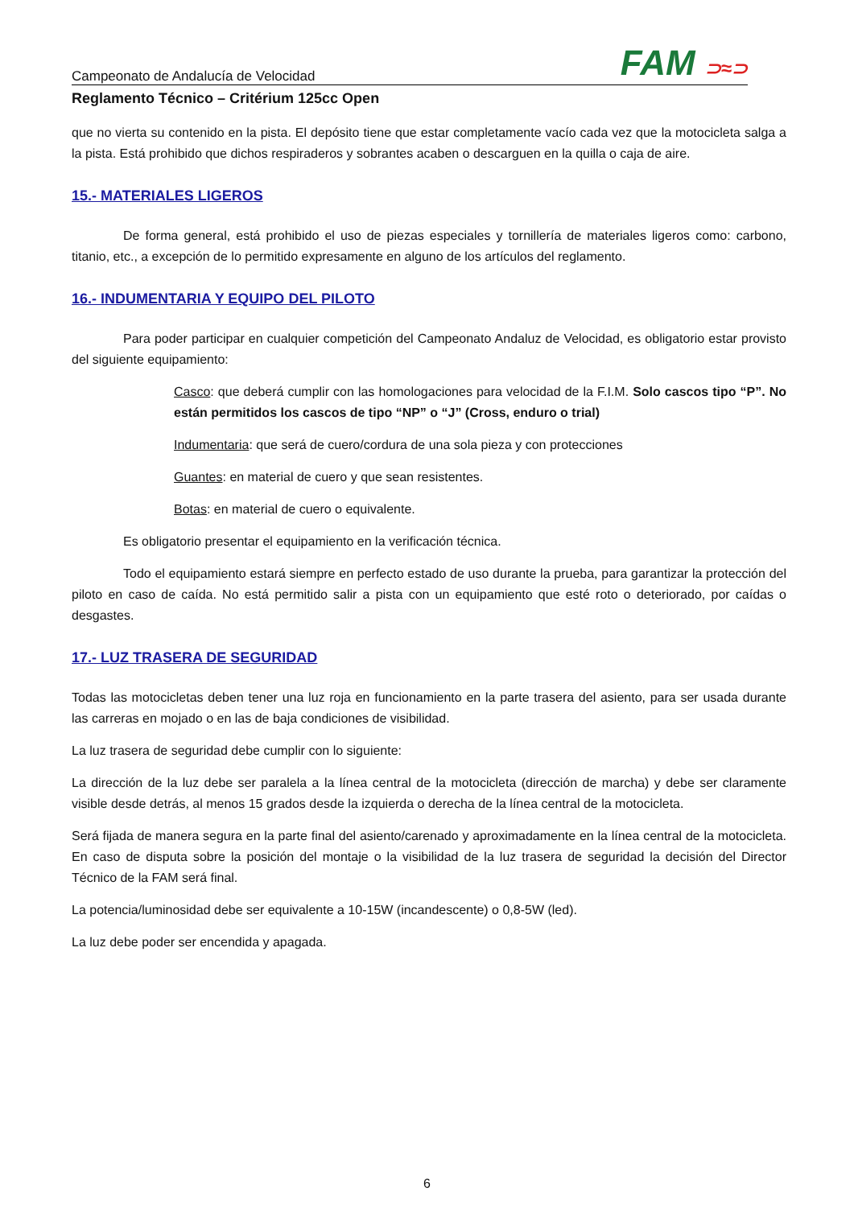Campeonato de Andalucía de Velocidad FAM ⊃≈⊃
Reglamento Técnico – Critérium 125cc Open
que no vierta su contenido en la pista. El depósito tiene que estar completamente vacío cada vez que la motocicleta salga a la pista. Está prohibido que dichos respiraderos y sobrantes acaben o descarguen en la quilla o caja de aire.
15.- MATERIALES LIGEROS
De forma general, está prohibido el uso de piezas especiales y tornillería de materiales ligeros como: carbono, titanio, etc., a excepción de lo permitido expresamente en alguno de los artículos del reglamento.
16.- INDUMENTARIA Y EQUIPO DEL PILOTO
Para poder participar en cualquier competición del Campeonato Andaluz de Velocidad, es obligatorio estar provisto del siguiente equipamiento:
Casco: que deberá cumplir con las homologaciones para velocidad de la F.I.M. Solo cascos tipo “P”. No están permitidos los cascos de tipo “NP” o “J” (Cross, enduro o trial)
Indumentaria: que será de cuero/cordura de una sola pieza y con protecciones
Guantes: en material de cuero y que sean resistentes.
Botas: en material de cuero o equivalente.
Es obligatorio presentar el equipamiento en la verificación técnica.
Todo el equipamiento estará siempre en perfecto estado de uso durante la prueba, para garantizar la protección del piloto en caso de caída. No está permitido salir a pista con un equipamiento que esté roto o deteriorado, por caídas o desgastes.
17.- LUZ TRASERA DE SEGURIDAD
Todas las motocicletas deben tener una luz roja en funcionamiento en la parte trasera del asiento, para ser usada durante las carreras en mojado o en las de baja condiciones de visibilidad.
La luz trasera de seguridad debe cumplir con lo siguiente:
La dirección de la luz debe ser paralela a la línea central de la motocicleta (dirección de marcha) y debe ser claramente visible desde detrás, al menos 15 grados desde la izquierda o derecha de la línea central de la motocicleta.
Será fijada de manera segura en la parte final del asiento/carenado y aproximadamente en la línea central de la motocicleta. En caso de disputa sobre la posición del montaje o la visibilidad de la luz trasera de seguridad la decisión del Director Técnico de la FAM será final.
La potencia/luminosidad debe ser equivalente a 10-15W (incandescente) o 0,8-5W (led).
La luz debe poder ser encendida y apagada.
6